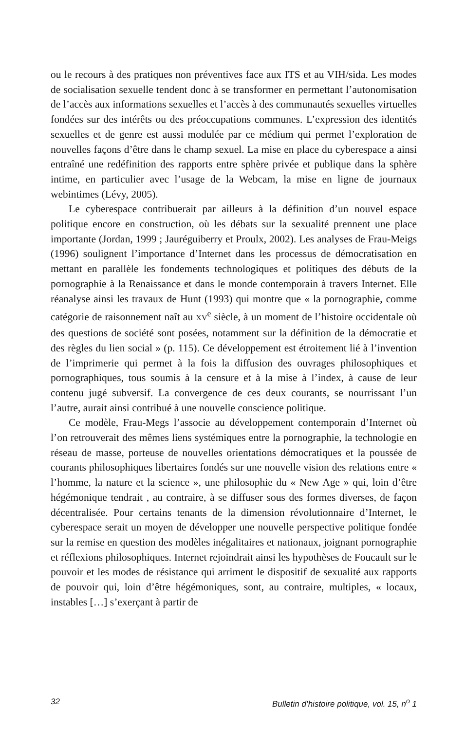ou le recours à des pratiques non préventives face aux ITS et au VIH/sida. Les modes de socialisation sexuelle tendent donc à se transformer en permettant l’autonomisation de l’accès aux informations sexuelles et l’accès à des communautés sexuelles virtuelles fondées sur des intérêts ou des préoccupations communes. L’expression des identités sexuelles et de genre est aussi modulée par ce médium qui permet l’exploration de nouvelles façons d’être dans le champ sexuel. La mise en place du cyberespace a ainsi entraîné une redéfinition des rapports entre sphère privée et publique dans la sphère intime, en particulier avec l’usage de la Webcam, la mise en ligne de journaux webintimes (Lévy, 2005).
Le cyberespace contribuerait par ailleurs à la définition d’un nouvel espace politique encore en construction, où les débats sur la sexualité prennent une place importante (Jordan, 1999 ; Jauréguiberry et Proulx, 2002). Les analyses de Frau-Meigs (1996) soulignent l’importance d’Internet dans les processus de démocratisation en mettant en parallèle les fondements technologiques et politiques des débuts de la pornographie à la Renaissance et dans le monde contemporain à travers Internet. Elle réanalyse ainsi les travaux de Hunt (1993) qui montre que « la pornographie, comme catégorie de raisonnement naît au XV<sup>e</sup> siècle, à un moment de l’histoire occidentale où des questions de société sont posées, notamment sur la définition de la démocratie et des règles du lien social » (p. 115). Ce développement est étroitement lié à l’invention de l’imprimerie qui permet à la fois la diffusion des ouvrages philosophiques et pornographiques, tous soumis à la censure et à la mise à l’index, à cause de leur contenu jugé subversif. La convergence de ces deux courants, se nourrissant l’un l’autre, aurait ainsi contribué à une nouvelle conscience politique.
Ce modèle, Frau-Megs l’associe au développement contemporain d’Internet où l’on retrouverait des mêmes liens systémiques entre la pornographie, la technologie en réseau de masse, porteuse de nouvelles orientations démocratiques et la poussée de courants philosophiques libertaires fondés sur une nouvelle vision des relations entre « l’homme, la nature et la science », une philosophie du « New Age » qui, loin d’être hégémonique tendrait , au contraire, à se diffuser sous des formes diverses, de façon décentralisée. Pour certains tenants de la dimension révolutionnaire d’Internet, le cyberespace serait un moyen de développer une nouvelle perspective politique fondée sur la remise en question des modèles inégalitaires et nationaux, joignant pornographie et réflexions philosophiques. Internet rejoindrait ainsi les hypothèses de Foucault sur le pouvoir et les modes de résistance qui arriment le dispositif de sexualité aux rapports de pouvoir qui, loin d’être hégémoniques, sont, au contraire, multiples, « locaux, instables […] s’exerçant à partir de
32 Bulletin d’histoire politique, vol. 15, n<sup>o</sup> 1